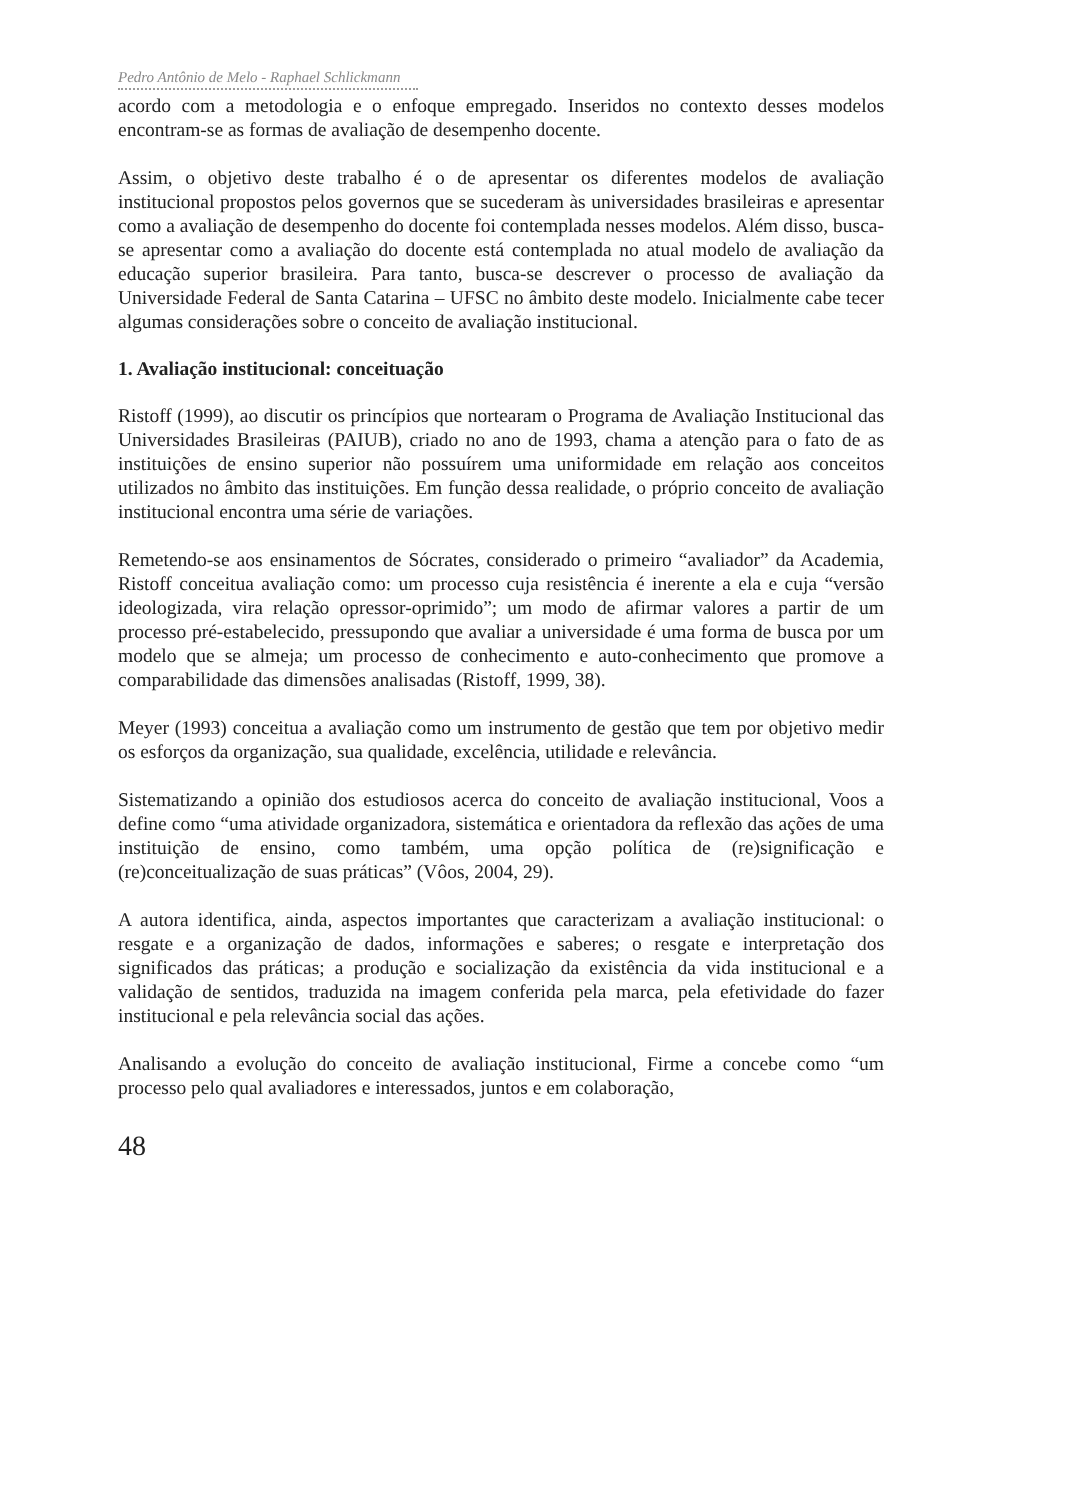Pedro Antônio de Melo - Raphael Schlickmann
acordo com a metodologia e o enfoque empregado. Inseridos no contexto desses modelos encontram-se as formas de avaliação de desempenho docente.
Assim, o objetivo deste trabalho é o de apresentar os diferentes modelos de avaliação institucional propostos pelos governos que se sucederam às universidades brasileiras e apresentar como a avaliação de desempenho do docente foi contemplada nesses modelos. Além disso, busca-se apresentar como a avaliação do docente está contemplada no atual modelo de avaliação da educação superior brasileira. Para tanto, busca-se descrever o processo de avaliação da Universidade Federal de Santa Catarina – UFSC no âmbito deste modelo. Inicialmente cabe tecer algumas considerações sobre o conceito de avaliação institucional.
1. Avaliação institucional: conceituação
Ristoff (1999), ao discutir os princípios que nortearam o Programa de Avaliação Institucional das Universidades Brasileiras (PAIUB), criado no ano de 1993, chama a atenção para o fato de as instituições de ensino superior não possuírem uma uniformidade em relação aos conceitos utilizados no âmbito das instituições. Em função dessa realidade, o próprio conceito de avaliação institucional encontra uma série de variações.
Remetendo-se aos ensinamentos de Sócrates, considerado o primeiro “avaliador” da Academia, Ristoff conceitua avaliação como: um processo cuja resistência é inerente a ela e cuja “versão ideologizada, vira relação opressor-oprimido”; um modo de afirmar valores a partir de um processo pré-estabelecido, pressupondo que avaliar a universidade é uma forma de busca por um modelo que se almeja; um processo de conhecimento e auto-conhecimento que promove a comparabilidade das dimensões analisadas (Ristoff, 1999, 38).
Meyer (1993) conceitua a avaliação como um instrumento de gestão que tem por objetivo medir os esforços da organização, sua qualidade, excelência, utilidade e relevância.
Sistematizando a opinião dos estudiosos acerca do conceito de avaliação institucional, Voos a define como “uma atividade organizadora, sistemática e orientadora da reflexão das ações de uma instituição de ensino, como também, uma opção política de (re)significação e (re)conceitualização de suas práticas” (Vôos, 2004, 29).
A autora identifica, ainda, aspectos importantes que caracterizam a avaliação institucional: o resgate e a organização de dados, informações e saberes; o resgate e interpretação dos significados das práticas; a produção e socialização da existência da vida institucional e a validação de sentidos, traduzida na imagem conferida pela marca, pela efetividade do fazer institucional e pela relevância social das ações.
Analisando a evolução do conceito de avaliação institucional, Firme a concebe como “um processo pelo qual avaliadores e interessados, juntos e em colaboração,
48